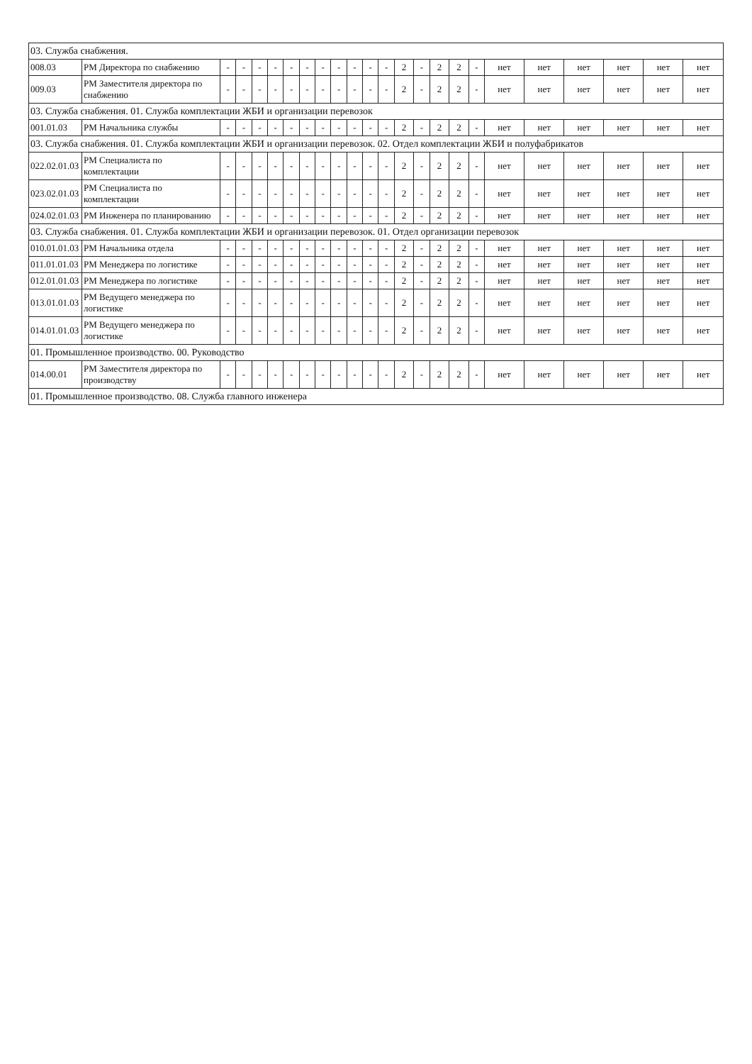| 03. Служба снабжения. | | | | | | | | | | | | | | | | | | | | | | | |
| 008.03 | РМ Директора по снабжению | - | - | - | - | - | - | - | - | - | - | - | 2 | - | 2 | 2 | - | нет | нет | нет | нет | нет | нет |
| 009.03 | РМ Заместителя директора по снабжению | - | - | - | - | - | - | - | - | - | - | - | 2 | - | 2 | 2 | - | нет | нет | нет | нет | нет | нет |
| 03. Служба снабжения. 01. Служба комплектации ЖБИ и организации перевозок | | | | | | | | | | | | | | | | | | | | | | | |
| 001.01.03 | РМ Начальника службы | - | - | - | - | - | - | - | - | - | - | - | 2 | - | 2 | 2 | - | нет | нет | нет | нет | нет | нет |
| 03. Служба снабжения. 01. Служба комплектации ЖБИ и организации перевозок. 02. Отдел комплектации ЖБИ и полуфабрикатов | | | | | | | | | | | | | | | | | | | | | | | |
| 022.02.01.03 | РМ Специалиста по комплектации | - | - | - | - | - | - | - | - | - | - | - | 2 | - | 2 | 2 | - | нет | нет | нет | нет | нет | нет |
| 023.02.01.03 | РМ Специалиста по комплектации | - | - | - | - | - | - | - | - | - | - | - | 2 | - | 2 | 2 | - | нет | нет | нет | нет | нет | нет |
| 024.02.01.03 | РМ Инженера по планированию | - | - | - | - | - | - | - | - | - | - | - | 2 | - | 2 | 2 | - | нет | нет | нет | нет | нет | нет |
| 03. Служба снабжения. 01. Служба комплектации ЖБИ и организации перевозок. 01. Отдел организации перевозок | | | | | | | | | | | | | | | | | | | | | | | |
| 010.01.01.03 | РМ Начальника отдела | - | - | - | - | - | - | - | - | - | - | - | 2 | - | 2 | 2 | - | нет | нет | нет | нет | нет | нет |
| 011.01.01.03 | РМ Менеджера по логистике | - | - | - | - | - | - | - | - | - | - | - | 2 | - | 2 | 2 | - | нет | нет | нет | нет | нет | нет |
| 012.01.01.03 | РМ Менеджера по логистике | - | - | - | - | - | - | - | - | - | - | - | 2 | - | 2 | 2 | - | нет | нет | нет | нет | нет | нет |
| 013.01.01.03 | РМ Ведущего менеджера по логистике | - | - | - | - | - | - | - | - | - | - | - | 2 | - | 2 | 2 | - | нет | нет | нет | нет | нет | нет |
| 014.01.01.03 | РМ Ведущего менеджера по логистике | - | - | - | - | - | - | - | - | - | - | - | 2 | - | 2 | 2 | - | нет | нет | нет | нет | нет | нет |
| 01. Промышленное производство. 00. Руководство | | | | | | | | | | | | | | | | | | | | | | | |
| 014.00.01 | РМ Заместителя директора по производству | - | - | - | - | - | - | - | - | - | - | - | 2 | - | 2 | 2 | - | нет | нет | нет | нет | нет | нет |
| 01. Промышленное производство. 08. Служба главного инженера | | | | | | | | | | | | | | | | | | | | | | | |